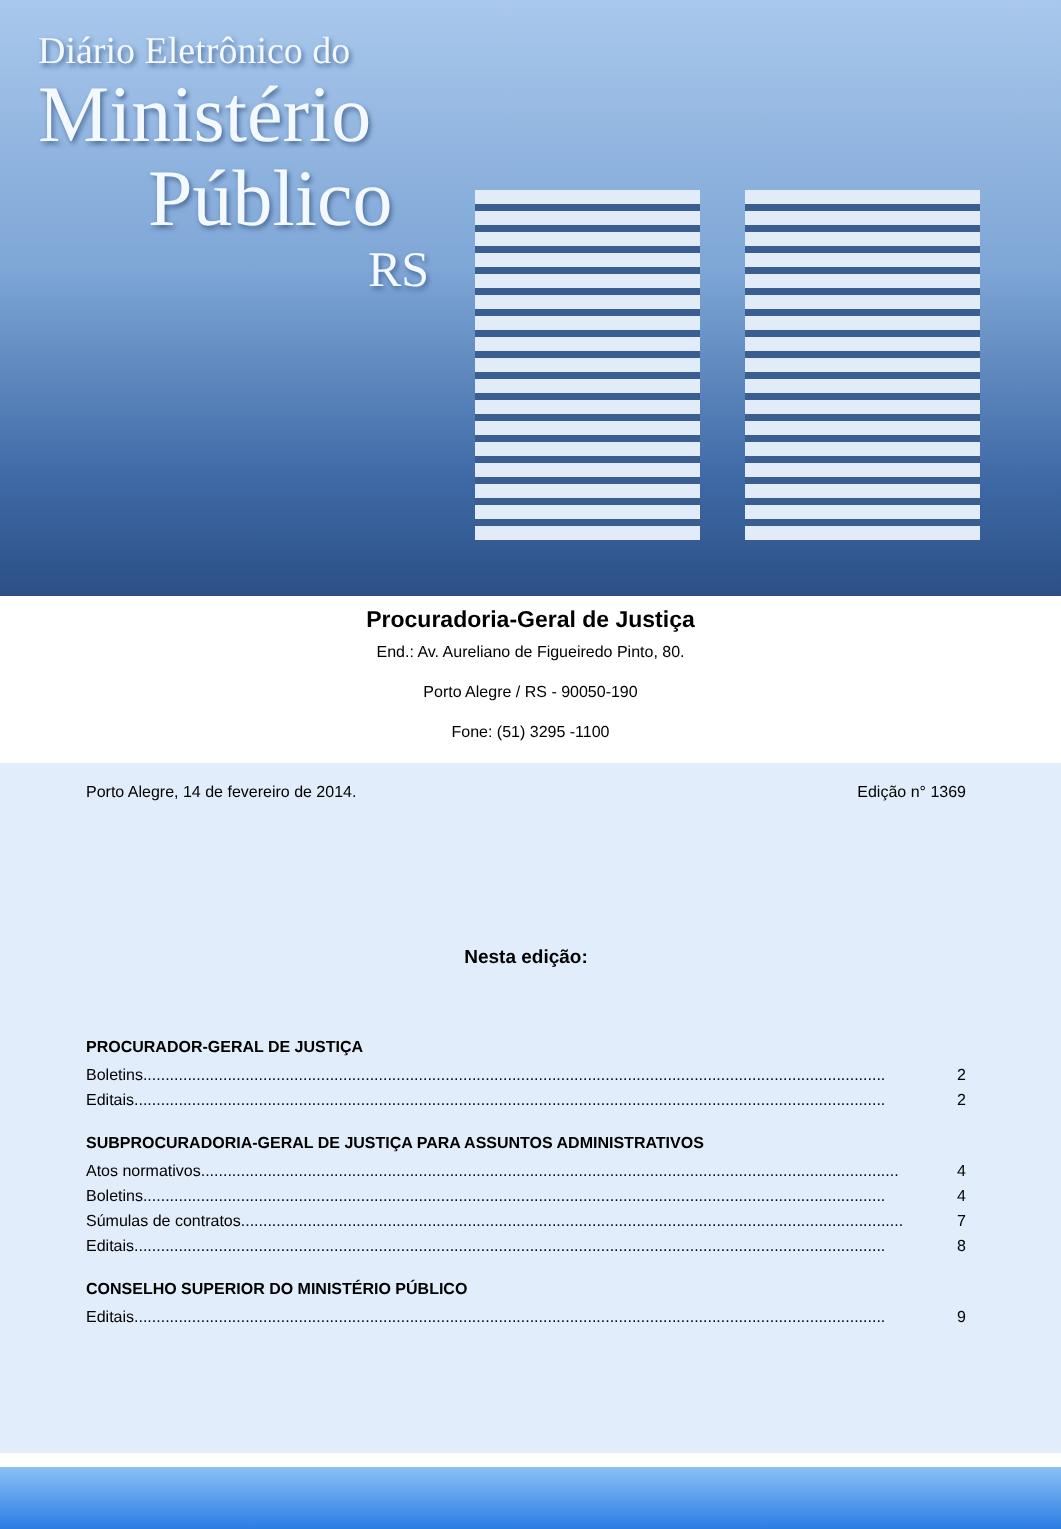Diário Eletrônico do
Ministério
Público
RS
Procuradoria-Geral de Justiça
End.: Av. Aureliano de Figueiredo Pinto, 80.
Porto Alegre / RS - 90050-190
Fone: (51) 3295 -1100
Porto Alegre, 14 de fevereiro de 2014. Edição n° 1369
Nesta edição:
PROCURADOR-GERAL DE JUSTIÇA
Boletins....................................................................................................................................................................... 2
Editais......................................................................................................................................................................... 2
SUBPROCURADORIA-GERAL DE JUSTIÇA PARA ASSUNTOS ADMINISTRATIVOS
Atos normativos............................................................................................................................................................. 4
Boletins....................................................................................................................................................................... 4
Súmulas de contratos..................................................................................................................................................... 7
Editais......................................................................................................................................................................... 8
CONSELHO SUPERIOR DO MINISTÉRIO PÚBLICO
Editais......................................................................................................................................................................... 9